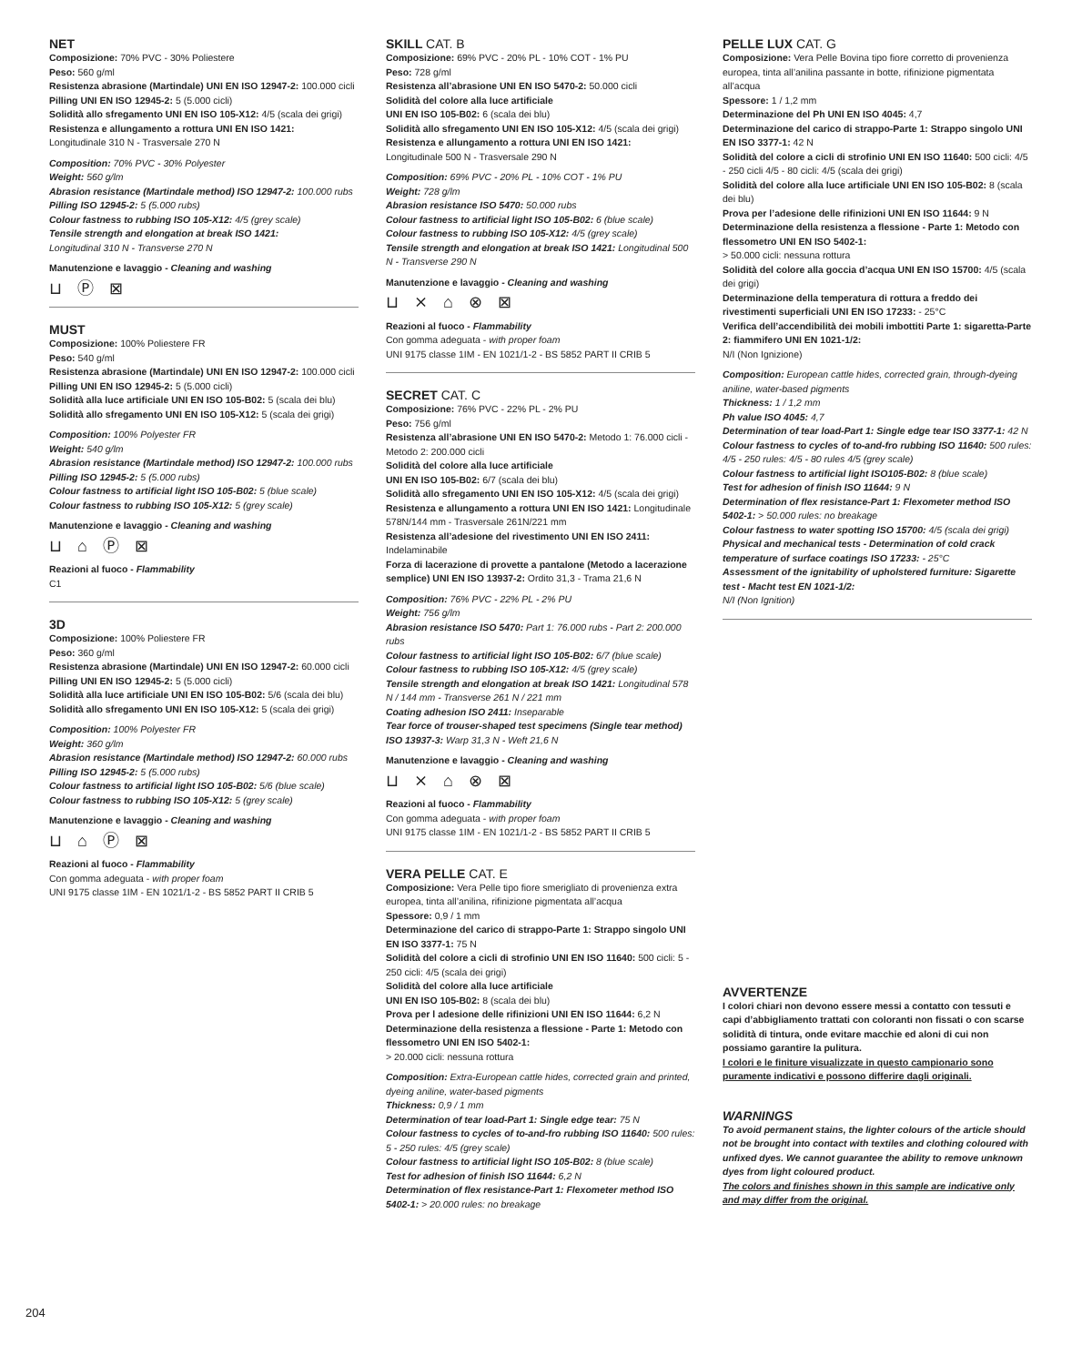NET
Composizione: 70% PVC - 30% Poliestere
Peso: 560 g/ml
Resistenza abrasione (Martindale) UNI EN ISO 12947-2: 100.000 cicli
Pilling UNI EN ISO 12945-2: 5 (5.000 cicli)
Solidità allo sfregamento UNI EN ISO 105-X12: 4/5 (scala dei grigi)
Resistenza e allungamento a rottura UNI EN ISO 1421:
Longitudinale 310 N - Trasversale 270 N
Composition: 70% PVC - 30% Polyester
Weight: 560 g/lm
Abrasion resistance (Martindale method) ISO 12947-2: 100.000 rubs
Pilling ISO 12945-2: 5 (5.000 rubs)
Colour fastness to rubbing ISO 105-X12: 4/5 (grey scale)
Tensile strength and elongation at break ISO 1421:
Longitudinal 310 N - Transverse 270 N
Manutenzione e lavaggio - Cleaning and washing
⊔ Ⓟ ⊠
MUST
Composizione: 100% Poliestere FR
Peso: 540 g/ml
Resistenza abrasione (Martindale) UNI EN ISO 12947-2: 100.000 cicli
Pilling UNI EN ISO 12945-2: 5 (5.000 cicli)
Solidità alla luce artificiale UNI EN ISO 105-B02: 5 (scala dei blu)
Solidità allo sfregamento UNI EN ISO 105-X12: 5 (scala dei grigi)
Composition: 100% Polyester FR
Weight: 540 g/lm
Abrasion resistance (Martindale method) ISO 12947-2: 100.000 rubs
Pilling ISO 12945-2: 5 (5.000 rubs)
Colour fastness to artificial light ISO 105-B02: 5 (blue scale)
Colour fastness to rubbing ISO 105-X12: 5 (grey scale)
Manutenzione e lavaggio - Cleaning and washing
⊔ ⌂ Ⓟ ⊠
Reazioni al fuoco - Flammability
C1
3D
Composizione: 100% Poliestere FR
Peso: 360 g/ml
Resistenza abrasione (Martindale) UNI EN ISO 12947-2: 60.000 cicli
Pilling UNI EN ISO 12945-2: 5 (5.000 cicli)
Solidità alla luce artificiale UNI EN ISO 105-B02: 5/6 (scala dei blu)
Solidità allo sfregamento UNI EN ISO 105-X12: 5 (scala dei grigi)
Composition: 100% Polyester FR
Weight: 360 g/lm
Abrasion resistance (Martindale method) ISO 12947-2: 60.000 rubs
Pilling ISO 12945-2: 5 (5.000 rubs)
Colour fastness to artificial light ISO 105-B02: 5/6 (blue scale)
Colour fastness to rubbing ISO 105-X12: 5 (grey scale)
Manutenzione e lavaggio - Cleaning and washing
⊔ ⌂ Ⓟ ⊠
Reazioni al fuoco - Flammability
Con gomma adeguata - with proper foam
UNI 9175 classe 1IM - EN 1021/1-2 - BS 5852 PART II CRIB 5
SKILL CAT. B
Composizione: 69% PVC - 20% PL - 10% COT - 1% PU
Peso: 728 g/ml
Resistenza all’abrasione UNI EN ISO 5470-2: 50.000 cicli
Solidità del colore alla luce artificiale
UNI EN ISO 105-B02: 6 (scala dei blu)
Solidità allo sfregamento UNI EN ISO 105-X12: 4/5 (scala dei grigi)
Resistenza e allungamento a rottura UNI EN ISO 1421:
Longitudinale 500 N - Trasversale 290 N
Composition: 69% PVC - 20% PL - 10% COT - 1% PU
Weight: 728 g/lm
Abrasion resistance ISO 5470: 50.000 rubs
Colour fastness to artificial light ISO 105-B02: 6 (blue scale)
Colour fastness to rubbing ISO 105-X12: 4/5 (grey scale)
Tensile strength and elongation at break ISO 1421: Longitudinal 500 N - Transverse 290 N
Manutenzione e lavaggio - Cleaning and washing
⊔ ⨯ ⌂ ⊗ ⊠
Reazioni al fuoco - Flammability
Con gomma adeguata - with proper foam
UNI 9175 classe 1IM - EN 1021/1-2 - BS 5852 PART II CRIB 5
SECRET CAT. C
Composizione: 76% PVC - 22% PL - 2% PU
Peso: 756 g/ml
Resistenza all’abrasione UNI EN ISO 5470-2: Metodo 1: 76.000 cicli - Metodo 2: 200.000 cicli
Solidità del colore alla luce artificiale
UNI EN ISO 105-B02: 6/7 (scala dei blu)
Solidità allo sfregamento UNI EN ISO 105-X12: 4/5 (scala dei grigi)
Resistenza e allungamento a rottura UNI EN ISO 1421: Longitudinale 578N/144 mm - Trasversale 261N/221 mm
Resistenza all’adesione del rivestimento UNI EN ISO 2411: Indelaminabile
Forza di lacerazione di provette a pantalone (Metodo a lacerazione semplice) UNI EN ISO 13937-2: Ordito 31,3 - Trama 21,6 N
Composition: 76% PVC - 22% PL - 2% PU
Weight: 756 g/lm
Abrasion resistance ISO 5470: Part 1: 76.000 rubs - Part 2: 200.000 rubs
Colour fastness to artificial light ISO 105-B02: 6/7 (blue scale)
Colour fastness to rubbing ISO 105-X12: 4/5 (grey scale)
Tensile strength and elongation at break ISO 1421: Longitudinal 578 N / 144 mm - Transverse 261 N / 221 mm
Coating adhesion ISO 2411: Inseparable
Tear force of trouser-shaped test specimens (Single tear method) ISO 13937-3: Warp 31,3 N - Weft 21,6 N
Manutenzione e lavaggio - Cleaning and washing
⊔ ⨯ ⌂ ⊗ ⊠
Reazioni al fuoco - Flammability
Con gomma adeguata - with proper foam
UNI 9175 classe 1IM - EN 1021/1-2 - BS 5852 PART II CRIB 5
VERA PELLE CAT. E
Composizione: Vera Pelle tipo fiore smerigliato di provenienza extra europea, tinta all’anilina, rifinizione pigmentata all’acqua
Spessore: 0,9 / 1 mm
Determinazione del carico di strappo-Parte 1: Strappo singolo UNI EN ISO 3377-1: 75 N
Solidità del colore a cicli di strofinio UNI EN ISO 11640: 500 cicli: 5 - 250 cicli: 4/5 (scala dei grigi)
Solidità del colore alla luce artificiale
UNI EN ISO 105-B02: 8 (scala dei blu)
Prova per l adesione delle rifinizioni UNI EN ISO 11644: 6,2 N
Determinazione della resistenza a flessione - Parte 1: Metodo con flessometro UNI EN ISO 5402-1:
> 20.000 cicli: nessuna rottura
Composition: Extra-European cattle hides, corrected grain and printed, dyeing aniline, water-based pigments
Thickness: 0,9 / 1 mm
Determination of tear load-Part 1: Single edge tear: 75 N
Colour fastness to cycles of to-and-fro rubbing ISO 11640: 500 rules: 5 - 250 rules: 4/5 (grey scale)
Colour fastness to artificial light ISO 105-B02: 8 (blue scale)
Test for adhesion of finish ISO 11644: 6,2 N
Determination of flex resistance-Part 1: Flexometer method ISO 5402-1: > 20.000 rules: no breakage
PELLE LUX CAT. G
Composizione: Vera Pelle Bovina tipo fiore corretto di provenienza europea, tinta all’anilina passante in botte, rifinizione pigmentata all’acqua
Spessore: 1 / 1,2 mm
Determinazione del Ph UNI EN ISO 4045: 4,7
Determinazione del carico di strappo-Parte 1: Strappo singolo UNI EN ISO 3377-1: 42 N
Solidità del colore a cicli di strofinio UNI EN ISO 11640: 500 cicli: 4/5 - 250 cicli 4/5 - 80 cicli: 4/5 (scala dei grigi)
Solidità del colore alla luce artificiale UNI EN ISO 105-B02: 8 (scala dei blu)
Prova per l’adesione delle rifinizioni UNI EN ISO 11644: 9 N
Determinazione della resistenza a flessione - Parte 1: Metodo con flessometro UNI EN ISO 5402-1:
> 50.000 cicli: nessuna rottura
Solidità del colore alla goccia d’acqua UNI EN ISO 15700: 4/5 (scala dei grigi)
Determinazione della temperatura di rottura a freddo dei rivestimenti superficiali UNI EN ISO 17233: - 25°C
Verifica dell’accendibilità dei mobili imbottiti Parte 1: sigaretta-Parte 2: fiammifero UNI EN 1021-1/2:
N/I (Non Ignizione)
Composition: European cattle hides, corrected grain, through-dyeing aniline, water-based pigments
Thickness: 1 / 1,2 mm
Ph value ISO 4045: 4,7
Determination of tear load-Part 1: Single edge tear ISO 3377-1: 42 N
Colour fastness to cycles of to-and-fro rubbing ISO 11640: 500 rules: 4/5 - 250 rules: 4/5 - 80 rules 4/5 (grey scale)
Colour fastness to artificial light ISO105-B02: 8 (blue scale)
Test for adhesion of finish ISO 11644: 9 N
Determination of flex resistance-Part 1: Flexometer method ISO 5402-1: > 50.000 rules: no breakage
Colour fastness to water spotting ISO 15700: 4/5 (scala dei grigi)
Physical and mechanical tests - Determination of cold crack temperature of surface coatings ISO 17233: - 25°C
Assessment of the ignitability of upholstered furniture: Sigarette test - Macht test EN 1021-1/2:
N/I (Non Ignition)
AVVERTENZE
I colori chiari non devono essere messi a contatto con tessuti e capi d’abbigliamento trattati con coloranti non fissati o con scarse solidità di tintura, onde evitare macchie ed aloni di cui non possiamo garantire la pulitura.
I colori e le finiture visualizzate in questo campionario sono puramente indicativi e possono differire dagli originali.
WARNINGS
To avoid permanent stains, the lighter colours of the article should not be brought into contact with textiles and clothing coloured with unfixed dyes. We cannot guarantee the ability to remove unknown dyes from light coloured product.
The colors and finishes shown in this sample are indicative only and may differ from the original.
204